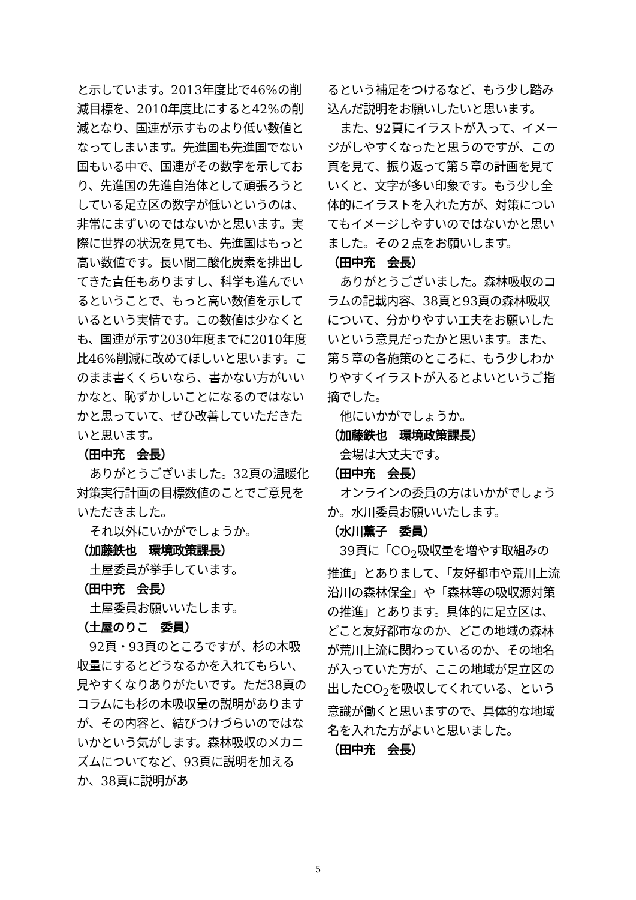と示しています。2013年度比で46%の削減目標を、2010年度比にすると42%の削減となり、国連が示すものより低い数値となってしまいます。先進国も先進国でない国もいる中で、国連がその数字を示しており、先進国の先進自治体として頑張ろうとしている足立区の数字が低いというのは、非常にまずいのではないかと思います。実際に世界の状況を見ても、先進国はもっと高い数値です。長い間二酸化炭素を排出してきた責任もありますし、科学も進んでいるということで、もっと高い数値を示しているという実情です。この数値は少なくとも、国連が示す2030年度までに2010年度比46%削減に改めてほしいと思います。このまま書くくらいなら、書かない方がいいかなと、恥ずかしいことになるのではないかと思っていて、ぜひ改善していただきたいと思います。
（田中充　会長）
ありがとうございました。32頁の温暖化対策実行計画の目標数値のことでご意見をいただきました。
それ以外にいかがでしょうか。
（加藤鉄也　環境政策課長）
土屋委員が挙手しています。
（田中充　会長）
土屋委員お願いいたします。
（土屋のりこ　委員）
92頁・93頁のところですが、杉の木吸収量にするとどうなるかを入れてもらい、見やすくなりありがたいです。ただ38頁のコラムにも杉の木吸収量の説明がありますが、その内容と、結びつけづらいのではないかという気がします。森林吸収のメカニズムについてなど、93頁に説明を加えるか、38頁に説明があ
るという補足をつけるなど、もう少し踏み込んだ説明をお願いしたいと思います。
また、92頁にイラストが入って、イメージがしやすくなったと思うのですが、この頁を見て、振り返って第５章の計画を見ていくと、文字が多い印象です。もう少し全体的にイラストを入れた方が、対策についてもイメージしやすいのではないかと思いました。その２点をお願いします。
（田中充　会長）
ありがとうございました。森林吸収のコラムの記載内容、38頁と93頁の森林吸収について、分かりやすい工夫をお願いしたいという意見だったかと思います。また、第５章の各施策のところに、もう少しわかりやすくイラストが入るとよいというご指摘でした。
他にいかがでしょうか。
（加藤鉄也　環境政策課長）
会場は大丈夫です。
（田中充　会長）
オンラインの委員の方はいかがでしょうか。水川委員お願いいたします。
（水川薫子　委員）
39頁に「CO<sub>2</sub>吸収量を増やす取組みの推進」とありまして、「友好都市や荒川上流沿川の森林保全」や「森林等の吸収源対策の推進」とあります。具体的に足立区は、どこと友好都市なのか、どこの地域の森林が荒川上流に関わっているのか、その地名が入っていた方が、ここの地域が足立区の出したCO<sub>2</sub>を吸収してくれている、という意識が働くと思いますので、具体的な地域名を入れた方がよいと思いました。
（田中充　会長）
5